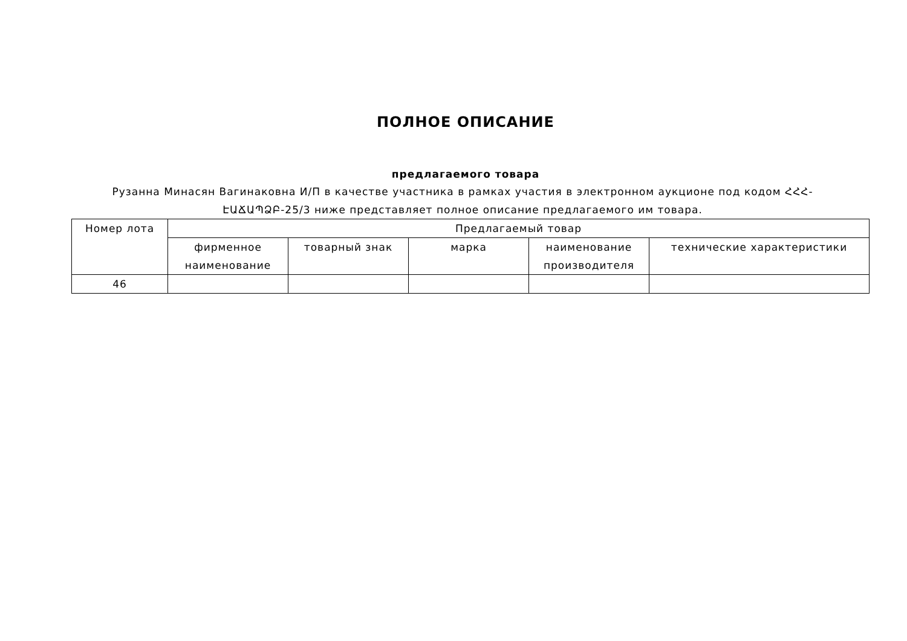ПОЛНОЕ ОПИСАНИЕ
предлагаемого товара
Рузанна Минасян Вагинаковна И/П в качестве участника в рамках участия в электронном аукционе под кодом ՀՀՀ-ԷԱՃԱՊՁԲ-25/3 ниже представляет полное описание предлагаемого им товара.
| Номер лота | Предлагаемый товар | | | | |
| --- | --- | --- | --- | --- | --- |
| | фирменное наименование | товарный знак | марка | наименование производителя | технические характеристики |
| 46 | | | | | |